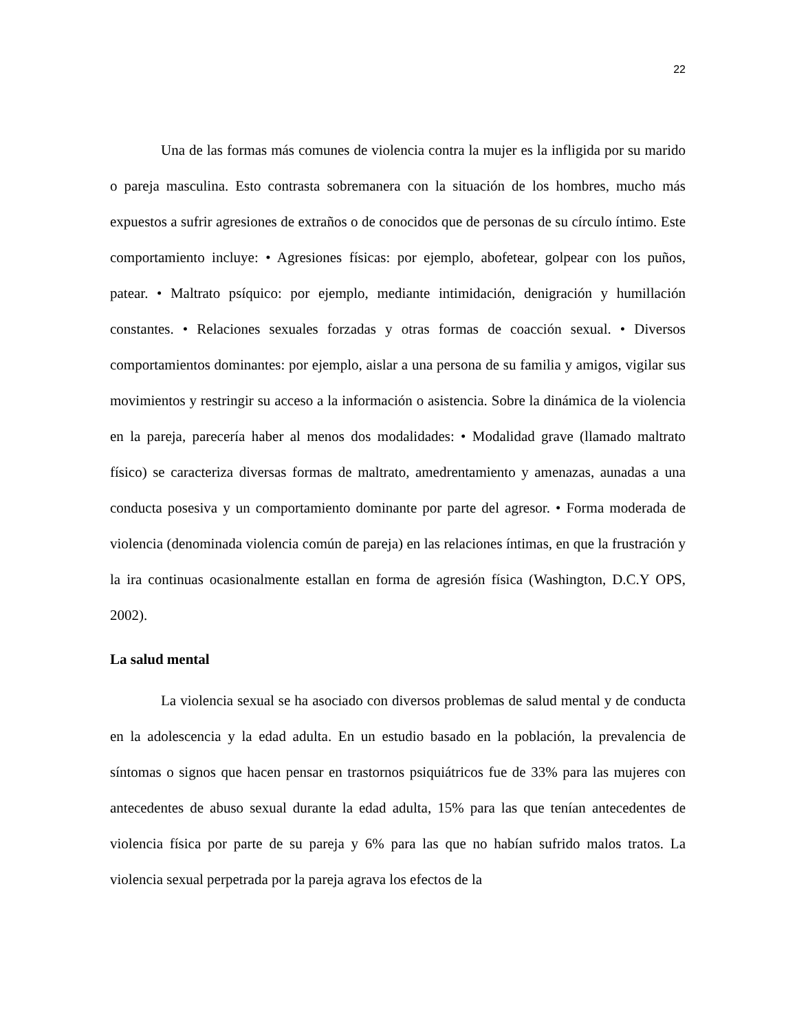22
Una de las formas más comunes de violencia contra la mujer es la infligida por su marido o pareja masculina. Esto contrasta sobremanera con la situación de los hombres, mucho más expuestos a sufrir agresiones de extraños o de conocidos que de personas de su círculo íntimo. Este comportamiento incluye: • Agresiones físicas: por ejemplo, abofetear, golpear con los puños, patear. • Maltrato psíquico: por ejemplo, mediante intimidación, denigración y humillación constantes. • Relaciones sexuales forzadas y otras formas de coacción sexual. • Diversos comportamientos dominantes: por ejemplo, aislar a una persona de su familia y amigos, vigilar sus movimientos y restringir su acceso a la información o asistencia. Sobre la dinámica de la violencia en la pareja, parecería haber al menos dos modalidades: • Modalidad grave (llamado maltrato físico) se caracteriza diversas formas de maltrato, amedrentamiento y amenazas, aunadas a una conducta posesiva y un comportamiento dominante por parte del agresor. • Forma moderada de violencia (denominada violencia común de pareja) en las relaciones íntimas, en que la frustración y la ira continuas ocasionalmente estallan en forma de agresión física (Washington, D.C.Y OPS, 2002).
La salud mental
La violencia sexual se ha asociado con diversos problemas de salud mental y de conducta en la adolescencia y la edad adulta. En un estudio basado en la población, la prevalencia de síntomas o signos que hacen pensar en trastornos psiquiátricos fue de 33% para las mujeres con antecedentes de abuso sexual durante la edad adulta, 15% para las que tenían antecedentes de violencia física por parte de su pareja y 6% para las que no habían sufrido malos tratos. La violencia sexual perpetrada por la pareja agrava los efectos de la